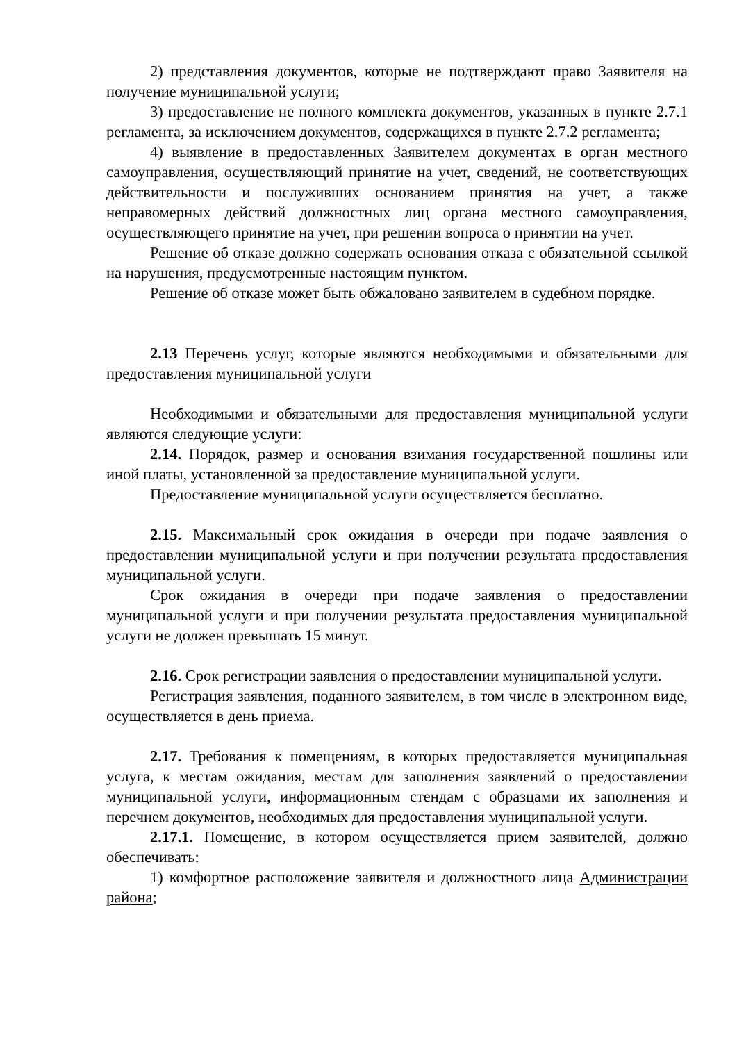2) представления документов, которые не подтверждают право Заявителя на получение муниципальной услуги;
3) предоставление не полного комплекта документов, указанных в пункте 2.7.1 регламента, за исключением документов, содержащихся в пункте 2.7.2 регламента;
4) выявление в предоставленных Заявителем документах в орган местного самоуправления, осуществляющий принятие на учет, сведений, не соответствующих действительности и послуживших основанием принятия на учет, а также неправомерных действий должностных лиц органа местного самоуправления, осуществляющего принятие на учет, при решении вопроса о принятии на учет.
Решение об отказе должно содержать основания отказа с обязательной ссылкой на нарушения, предусмотренные настоящим пунктом.
Решение об отказе может быть обжаловано заявителем в судебном порядке.
2.13 Перечень услуг, которые являются необходимыми и обязательными для предоставления муниципальной услуги
Необходимыми и обязательными для предоставления муниципальной услуги являются следующие услуги:
2.14. Порядок, размер и основания взимания государственной пошлины или иной платы, установленной за предоставление муниципальной услуги.
Предоставление муниципальной услуги осуществляется бесплатно.
2.15. Максимальный срок ожидания в очереди при подаче заявления о предоставлении муниципальной услуги и при получении результата предоставления муниципальной услуги.
Срок ожидания в очереди при подаче заявления о предоставлении муниципальной услуги и при получении результата предоставления муниципальной услуги не должен превышать 15 минут.
2.16. Срок регистрации заявления о предоставлении муниципальной услуги.
Регистрация заявления, поданного заявителем, в том числе в электронном виде, осуществляется в день приема.
2.17. Требования к помещениям, в которых предоставляется муниципальная услуга, к местам ожидания, местам для заполнения заявлений о предоставлении муниципальной услуги, информационным стендам с образцами их заполнения и перечнем документов, необходимых для предоставления муниципальной услуги.
2.17.1. Помещение, в котором осуществляется прием заявителей, должно обеспечивать:
1) комфортное расположение заявителя и должностного лица Администрации района;